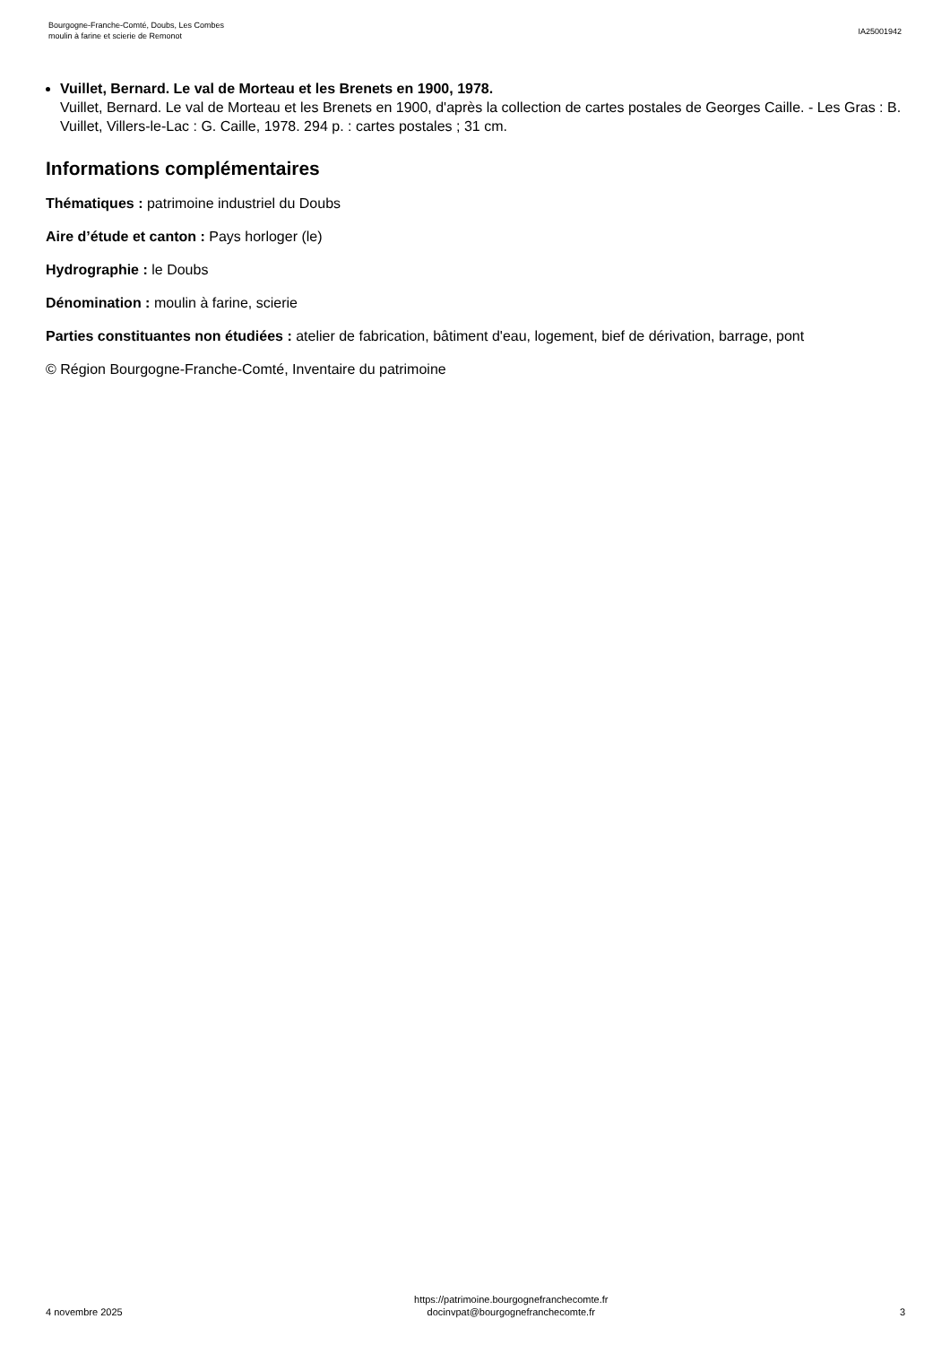Bourgogne-Franche-Comté, Doubs, Les Combes
moulin à farine et scierie de Remonot
IA25001942
Vuillet, Bernard. Le val de Morteau et les Brenets en 1900, 1978.
Vuillet, Bernard. Le val de Morteau et les Brenets en 1900, d'après la collection de cartes postales de Georges Caille. - Les Gras : B. Vuillet, Villers-le-Lac : G. Caille, 1978. 294 p. : cartes postales ; 31 cm.
Informations complémentaires
Thématiques : patrimoine industriel du Doubs
Aire d’étude et canton : Pays horloger (le)
Hydrographie : le Doubs
Dénomination : moulin à farine, scierie
Parties constituantes non étudiées : atelier de fabrication, bâtiment d'eau, logement, bief de dérivation, barrage, pont
© Région Bourgogne-Franche-Comté, Inventaire du patrimoine
4 novembre 2025
https://patrimoine.bourgognefranchecomte.fr
docinvpat@bourgognefranchecomte.fr
3